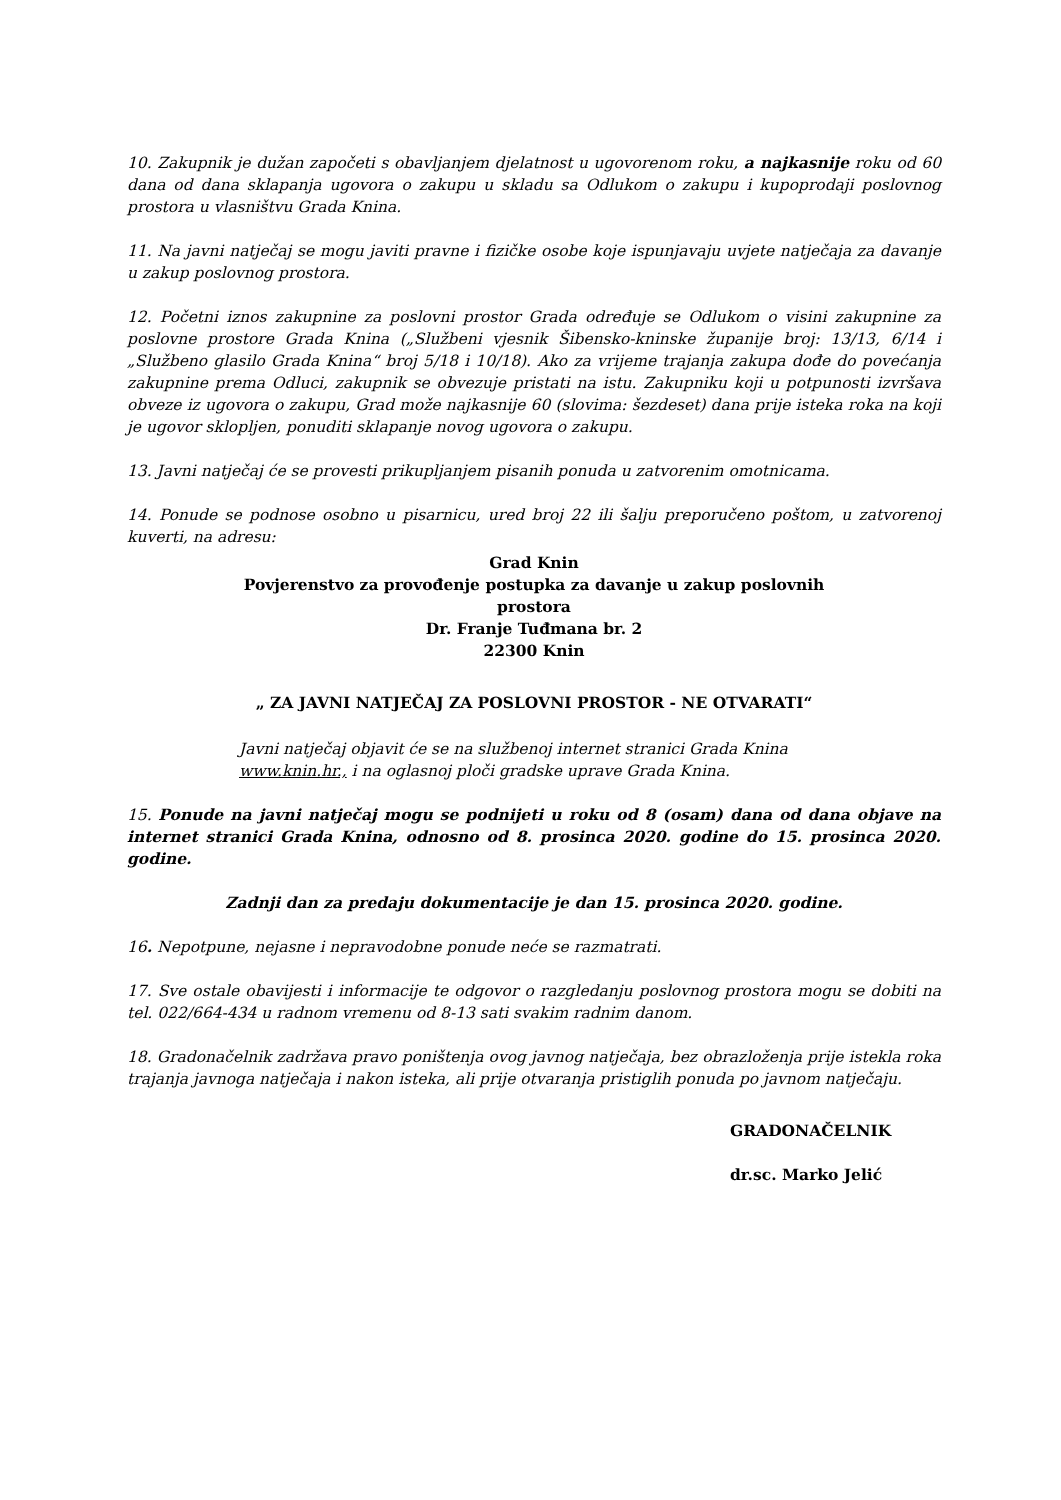10. Zakupnik je dužan započeti s obavljanjem djelatnost u ugovorenom roku, a najkasnije roku od 60 dana od dana sklapanja ugovora o zakupu u skladu sa Odlukom o zakupu i kupoprodaji poslovnog prostora u vlasništvu Grada Knina.
11. Na javni natječaj se mogu javiti pravne i fizičke osobe koje ispunjavaju uvjete natječaja za davanje u zakup poslovnog prostora.
12. Početni iznos zakupnine za poslovni prostor Grada određuje se Odlukom o visini zakupnine za poslovne prostore Grada Knina („Službeni vjesnik Šibensko-kninske županije broj: 13/13, 6/14 i „Službeno glasilo Grada Knina“ broj 5/18 i 10/18). Ako za vrijeme trajanja zakupa dođe do povećanja zakupnine prema Odluci, zakupnik se obvezuje pristati na istu. Zakupniku koji u potpunosti izvršava obveze iz ugovora o zakupu, Grad može najkasnije 60 (slovima: šezdeset) dana prije isteka roka na koji je ugovor sklopljen, ponuditi sklapanje novog ugovora o zakupu.
13. Javni natječaj će se provesti prikupljanjem pisanih ponuda u zatvorenim omotnicama.
14. Ponude se podnose osobno u pisarnicu, ured broj 22 ili šalju preporučeno poštom, u zatvorenoj kuverti, na adresu:
Grad Knin
Povjerenstvo za provođenje postupka za davanje u zakup poslovnih
prostora
Dr. Franje Tuđmana br. 2
22300 Knin
„ ZA JAVNI NATJEČAJ ZA POSLOVNI PROSTOR - NE OTVARATI“
Javni natječaj objavit će se na službenoj internet stranici Grada Knina
www.knin.hr., i na oglasnoj ploči gradske uprave Grada Knina.
15. Ponude na javni natječaj mogu se podnijeti u roku od 8 (osam) dana od dana objave na internet stranici Grada Knina, odnosno od 8. prosinca 2020. godine do 15. prosinca 2020. godine.
Zadnji dan za predaju dokumentacije je dan 15. prosinca 2020. godine.
16. Nepotpune, nejasne i nepravodobne ponude neće se razmatrati.
17. Sve ostale obavijesti i informacije te odgovor o razgledanju poslovnog prostora mogu se dobiti na tel. 022/664-434 u radnom vremenu od 8-13 sati svakim radnim danom.
18. Gradonačelnik zadržava pravo poništenja ovog javnog natječaja, bez obrazloženja prije istekla roka trajanja javnoga natječaja i nakon isteka, ali prije otvaranja pristiglih ponuda po javnom natječaju.
GRADONAČELNIK
dr.sc. Marko Jelić